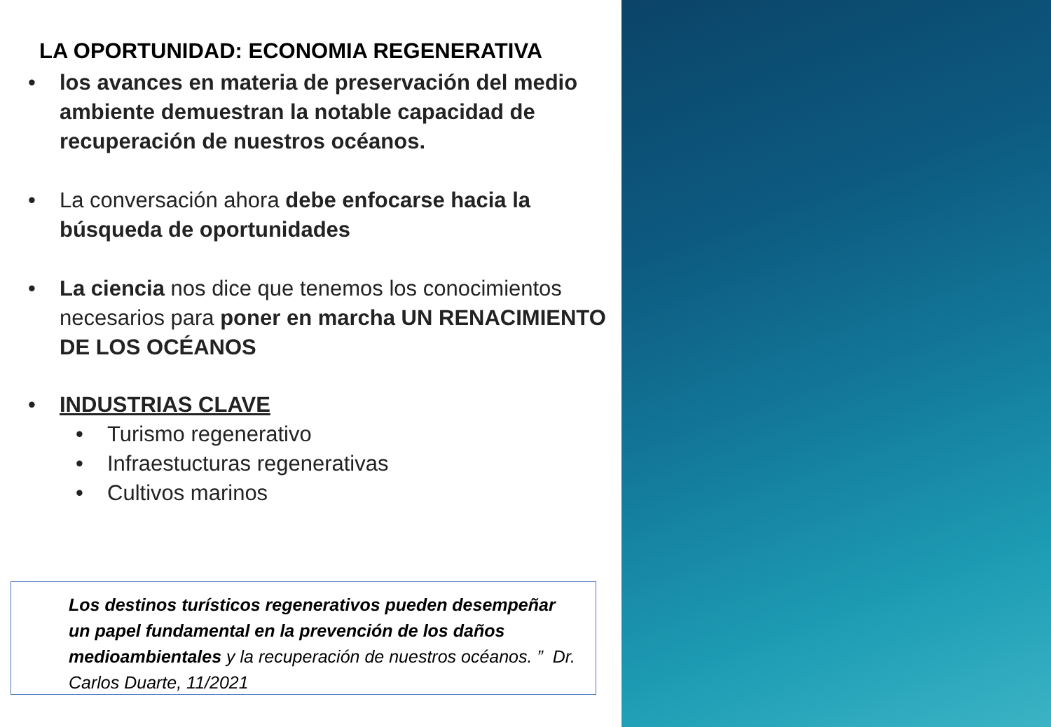LA OPORTUNIDAD: ECONOMIA REGENERATIVA
• los avances en materia de preservación del medio ambiente demuestran la notable capacidad de recuperación de nuestros océanos.
• La conversación ahora debe enfocarse hacia la búsqueda de oportunidades
• La ciencia nos dice que tenemos los conocimientos necesarios para poner en marcha UN RENACIMIENTO DE LOS OCÉANOS
• INDUSTRIAS CLAVE
• Turismo regenerativo
• Infraestucturas regenerativas
• Cultivos marinos
Los destinos turísticos regenerativos pueden desempeñar un papel fundamental en la prevención de los daños medioambientales y la recuperación de nuestros océanos. ” Dr. Carlos Duarte, 11/2021